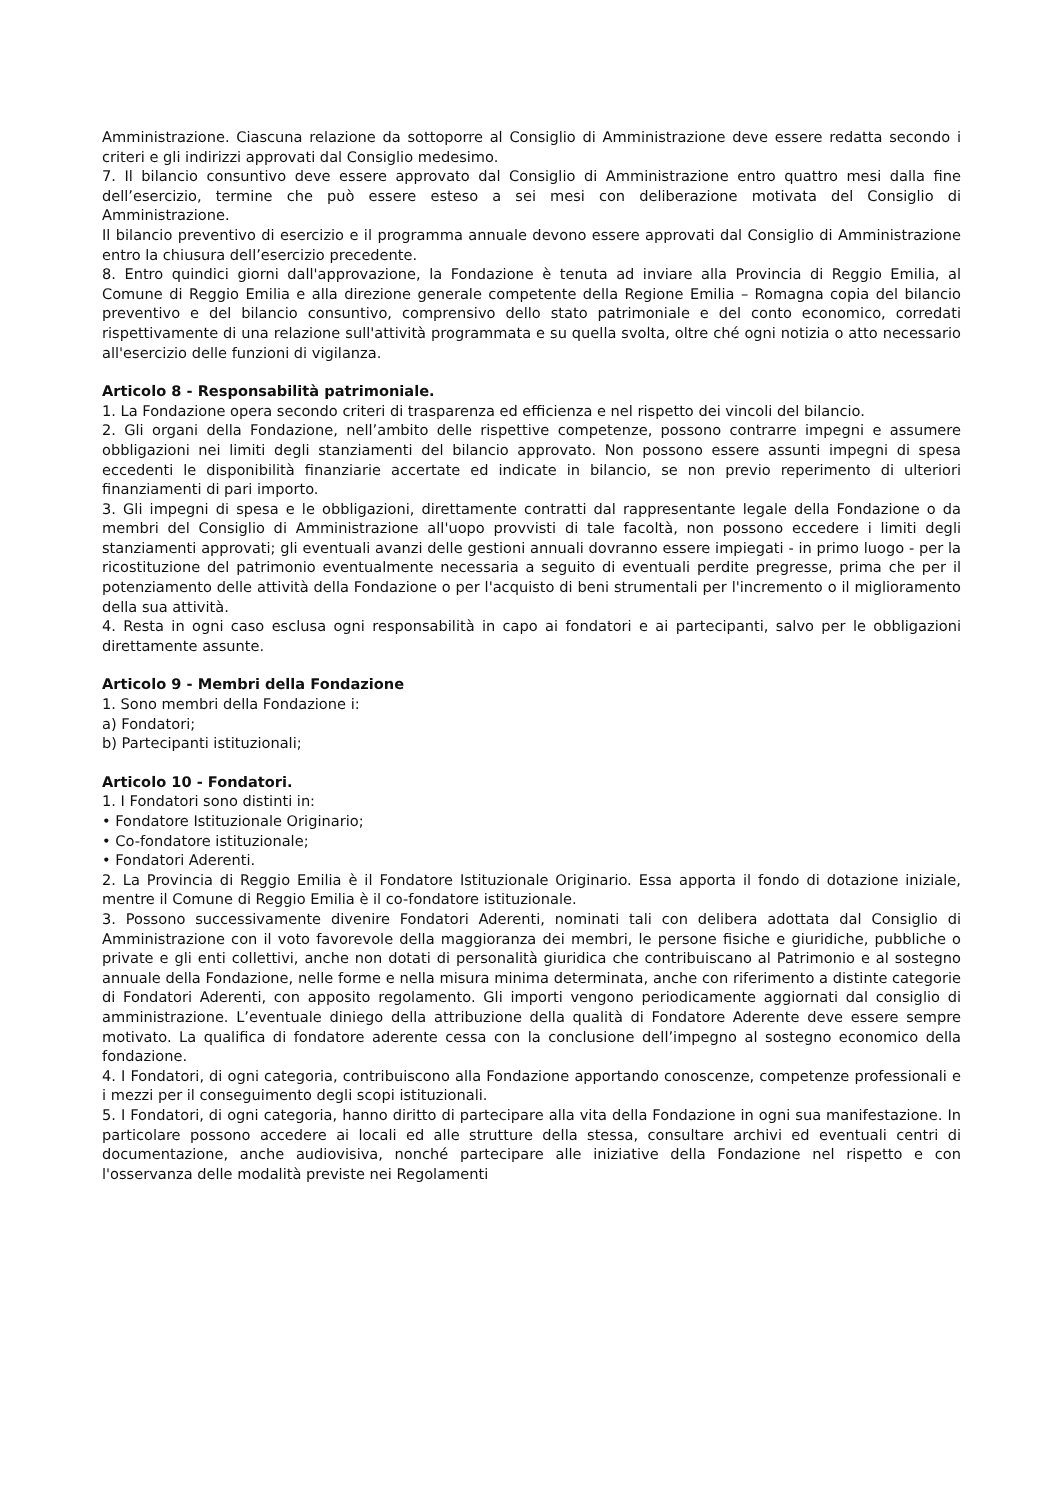Amministrazione. Ciascuna relazione da sottoporre al Consiglio di Amministrazione deve essere redatta secondo i criteri e gli indirizzi approvati dal Consiglio medesimo.
7. Il bilancio consuntivo deve essere approvato dal Consiglio di Amministrazione entro quattro mesi dalla fine dell’esercizio, termine che può essere esteso a sei mesi con deliberazione motivata del Consiglio di Amministrazione.
Il bilancio preventivo di esercizio e il programma annuale devono essere approvati dal Consiglio di Amministrazione entro la chiusura dell’esercizio precedente.
8. Entro quindici giorni dall'approvazione, la Fondazione è tenuta ad inviare alla Provincia di Reggio Emilia, al Comune di Reggio Emilia e alla direzione generale competente della Regione Emilia – Romagna copia del bilancio preventivo e del bilancio consuntivo, comprensivo dello stato patrimoniale e del conto economico, corredati rispettivamente di una relazione sull'attività programmata e su quella svolta, oltre ché ogni notizia o atto necessario all'esercizio delle funzioni di vigilanza.
Articolo 8 - Responsabilità patrimoniale.
1. La Fondazione opera secondo criteri di trasparenza ed efficienza e nel rispetto dei vincoli del bilancio.
2. Gli organi della Fondazione, nell’ambito delle rispettive competenze, possono contrarre impegni e assumere obbligazioni nei limiti degli stanziamenti del bilancio approvato. Non possono essere assunti impegni di spesa eccedenti le disponibilità finanziarie accertate ed indicate in bilancio, se non previo reperimento di ulteriori finanziamenti di pari importo.
3. Gli impegni di spesa e le obbligazioni, direttamente contratti dal rappresentante legale della Fondazione o da membri del Consiglio di Amministrazione all'uopo provvisti di tale facoltà, non possono eccedere i limiti degli stanziamenti approvati; gli eventuali avanzi delle gestioni annuali dovranno essere impiegati - in primo luogo - per la ricostituzione del patrimonio eventualmente necessaria a seguito di eventuali perdite pregresse, prima che per il potenziamento delle attività della Fondazione o per l'acquisto di beni strumentali per l'incremento o il miglioramento della sua attività.
4. Resta in ogni caso esclusa ogni responsabilità in capo ai fondatori e ai partecipanti, salvo per le obbligazioni direttamente assunte.
Articolo 9 - Membri della Fondazione
1. Sono membri della Fondazione i:
a) Fondatori;
b) Partecipanti istituzionali;
Articolo 10 - Fondatori.
1. I Fondatori sono distinti in:
• Fondatore Istituzionale Originario;
• Co-fondatore istituzionale;
• Fondatori Aderenti.
2. La Provincia di Reggio Emilia è il Fondatore Istituzionale Originario. Essa apporta il fondo di dotazione iniziale, mentre il Comune di Reggio Emilia è il co-fondatore istituzionale.
3. Possono successivamente divenire Fondatori Aderenti, nominati tali con delibera adottata dal Consiglio di Amministrazione con il voto favorevole della maggioranza dei membri, le persone fisiche e giuridiche, pubbliche o private e gli enti collettivi, anche non dotati di personalità giuridica che contribuiscano al Patrimonio e al sostegno annuale della Fondazione, nelle forme e nella misura minima determinata, anche con riferimento a distinte categorie di Fondatori Aderenti, con apposito regolamento. Gli importi vengono periodicamente aggiornati dal consiglio di amministrazione. L’eventuale diniego della attribuzione della qualità di Fondatore Aderente deve essere sempre motivato. La qualifica di fondatore aderente cessa con la conclusione dell’impegno al sostegno economico della fondazione.
4. I Fondatori, di ogni categoria, contribuiscono alla Fondazione apportando conoscenze, competenze professionali e i mezzi per il conseguimento degli scopi istituzionali.
5. I Fondatori, di ogni categoria, hanno diritto di partecipare alla vita della Fondazione in ogni sua manifestazione. In particolare possono accedere ai locali ed alle strutture della stessa, consultare archivi ed eventuali centri di documentazione, anche audiovisiva, nonché partecipare alle iniziative della Fondazione nel rispetto e con l'osservanza delle modalità previste nei Regolamenti